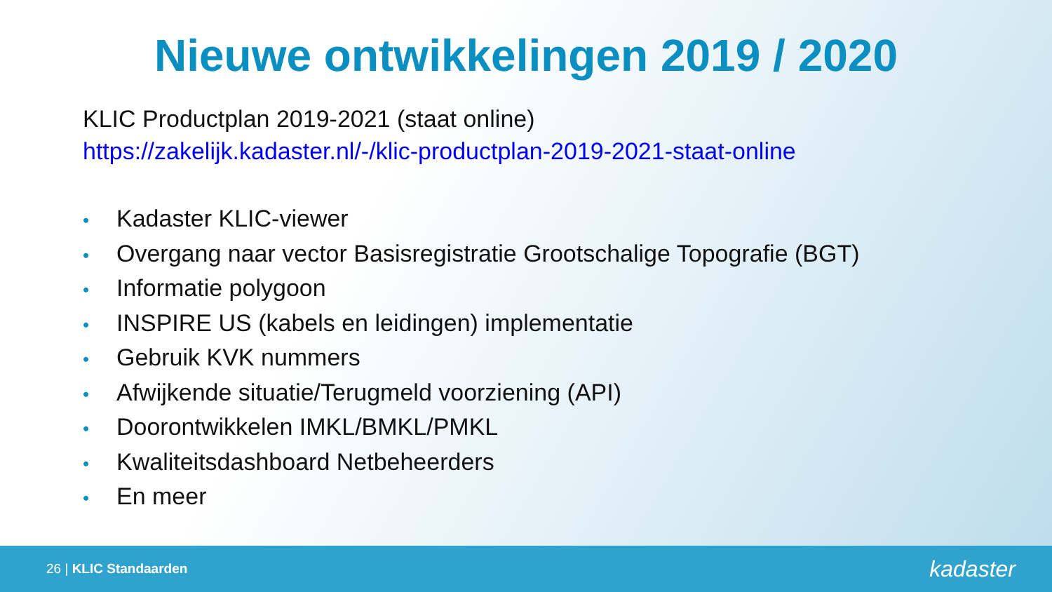Nieuwe ontwikkelingen 2019 / 2020
KLIC Productplan 2019-2021 (staat online)
https://zakelijk.kadaster.nl/-/klic-productplan-2019-2021-staat-online
• Kadaster KLIC-viewer
• Overgang naar vector Basisregistratie Grootschalige Topografie (BGT)
• Informatie polygoon
• INSPIRE US (kabels en leidingen) implementatie
• Gebruik KVK nummers
• Afwijkende situatie/Terugmeld voorziening (API)
• Doorontwikkelen IMKL/BMKL/PMKL
• Kwaliteitsdashboard Netbeheerders
• En meer
26 | KLIC Standaarden
kadaster